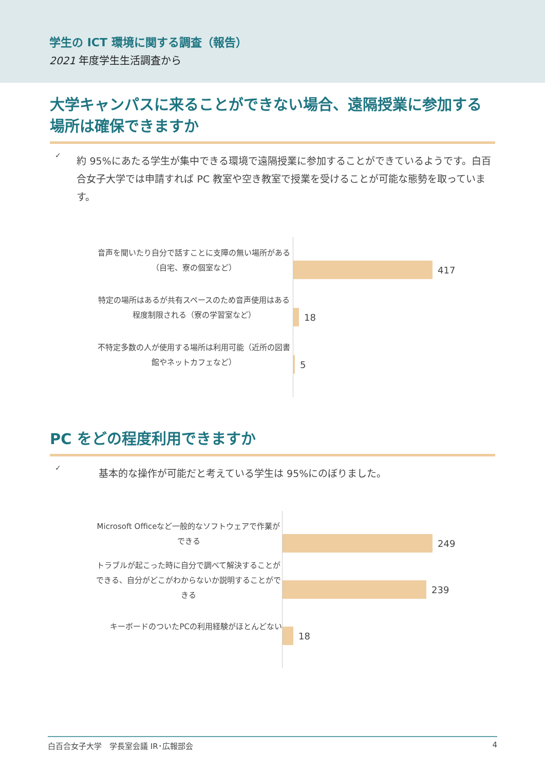学生の ICT 環境に関する調査（報告）
2021 年度学生生活調査から
大学キャンパスに来ることができない場合、遠隔授業に参加する場所は確保できますか
✓
約 95%にあたる学生が集中できる環境で遠隔授業に参加することができているようです。白百合女子大学では申請すれば PC 教室や空き教室で授業を受けることが可能な態勢を取っています。
音声を聞いたり自分で話すことに支障の無い場所がある（自宅、寮の個室など）
特定の場所はあるが共有スペースのため音声使用はある程度制限される（寮の学習室など）
不特定多数の人が使用する場所は利用可能（近所の図書館やネットカフェなど）
417
18
5
PC をどの程度利用できますか
✓
基本的な操作が可能だと考えている学生は 95%にのぼりました。
Microsoft Officeなど一般的なソフトウェアで作業ができる
トラブルが起こった時に自分で調べて解決することができる、自分がどこがわからないか説明することができる
キーボードのついたPCの利用経験がほとんどない
249
239
18
白百合女子大学　学長室会議 IR･広報部会 4